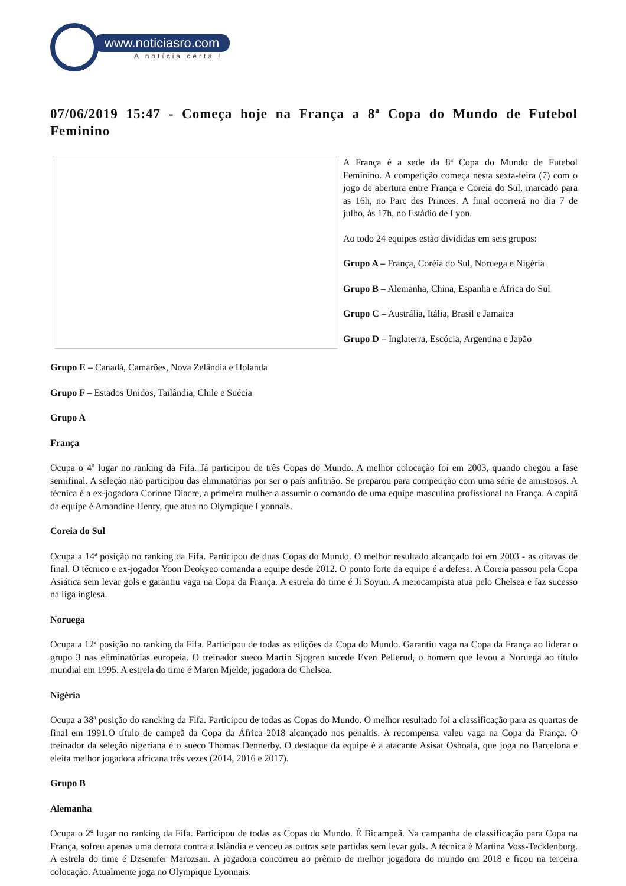www.noticiasro.com
A notícia certa !
07/06/2019 15:47 - Começa hoje na França a 8ª Copa do Mundo de Futebol Feminino
A França é a sede da 8ª Copa do Mundo de Futebol Feminino. A competição começa nesta sexta-feira (7) com o jogo de abertura entre França e Coreia do Sul, marcado para as 16h, no Parc des Princes. A final ocorrerá no dia 7 de julho, às 17h, no Estádio de Lyon.
Ao todo 24 equipes estão divididas em seis grupos:
Grupo A – França, Coréia do Sul, Noruega e Nigéria
Grupo B – Alemanha, China, Espanha e África do Sul
Grupo C – Austrália, Itália, Brasil e Jamaica
Grupo D – Inglaterra, Escócia, Argentina e Japão
Grupo E – Canadá, Camarões, Nova Zelândia e Holanda
Grupo F – Estados Unidos, Tailândia, Chile e Suécia
Grupo A
França
Ocupa o 4º lugar no ranking da Fifa. Já participou de três Copas do Mundo. A melhor colocação foi em 2003, quando chegou a fase semifinal. A seleção não participou das eliminatórias por ser o país anfitrião. Se preparou para competição com uma série de amistosos. A técnica é a ex-jogadora Corinne Diacre, a primeira mulher a assumir o comando de uma equipe masculina profissional na França. A capitã da equipe é Amandine Henry, que atua no Olympique Lyonnais.
Coreia do Sul
Ocupa a 14ª posição no ranking da Fifa. Participou de duas Copas do Mundo. O melhor resultado alcançado foi em 2003 - as oitavas de final. O técnico e ex-jogador Yoon Deokyeo comanda a equipe desde 2012. O ponto forte da equipe é a defesa. A Coreia passou pela Copa Asiática sem levar gols e garantiu vaga na Copa da França. A estrela do time é Ji Soyun. A meiocampista atua pelo Chelsea e faz sucesso na liga inglesa.
Noruega
Ocupa a 12ª posição no ranking da Fifa. Participou de todas as edições da Copa do Mundo. Garantiu vaga na Copa da França ao liderar o grupo 3 nas eliminatórias europeia. O treinador sueco Martin Sjogren sucede Even Pellerud, o homem que levou a Noruega ao título mundial em 1995. A estrela do time é Maren Mjelde, jogadora do Chelsea.
Nigéria
Ocupa a 38ª posição do rancking da Fifa. Participou de todas as Copas do Mundo. O melhor resultado foi a classificação para as quartas de final em 1991.O título de campeã da Copa da África 2018 alcançado nos penaltis. A recompensa valeu vaga na Copa da França. O treinador da seleção nigeriana é o sueco Thomas Dennerby. O destaque da equipe é a atacante Asisat Oshoala, que joga no Barcelona e eleita melhor jogadora africana três vezes (2014, 2016 e 2017).
Grupo B
Alemanha
Ocupa o 2º lugar no ranking da Fifa. Participou de todas as Copas do Mundo. É Bicampeã. Na campanha de classificação para Copa na França, sofreu apenas uma derrota contra a Islândia e venceu as outras sete partidas sem levar gols. A técnica é Martina Voss-Tecklenburg. A estrela do time é Dzsenifer Marozsan. A jogadora concorreu ao prêmio de melhor jogadora do mundo em 2018 e ficou na terceira colocação. Atualmente joga no Olympique Lyonnais.